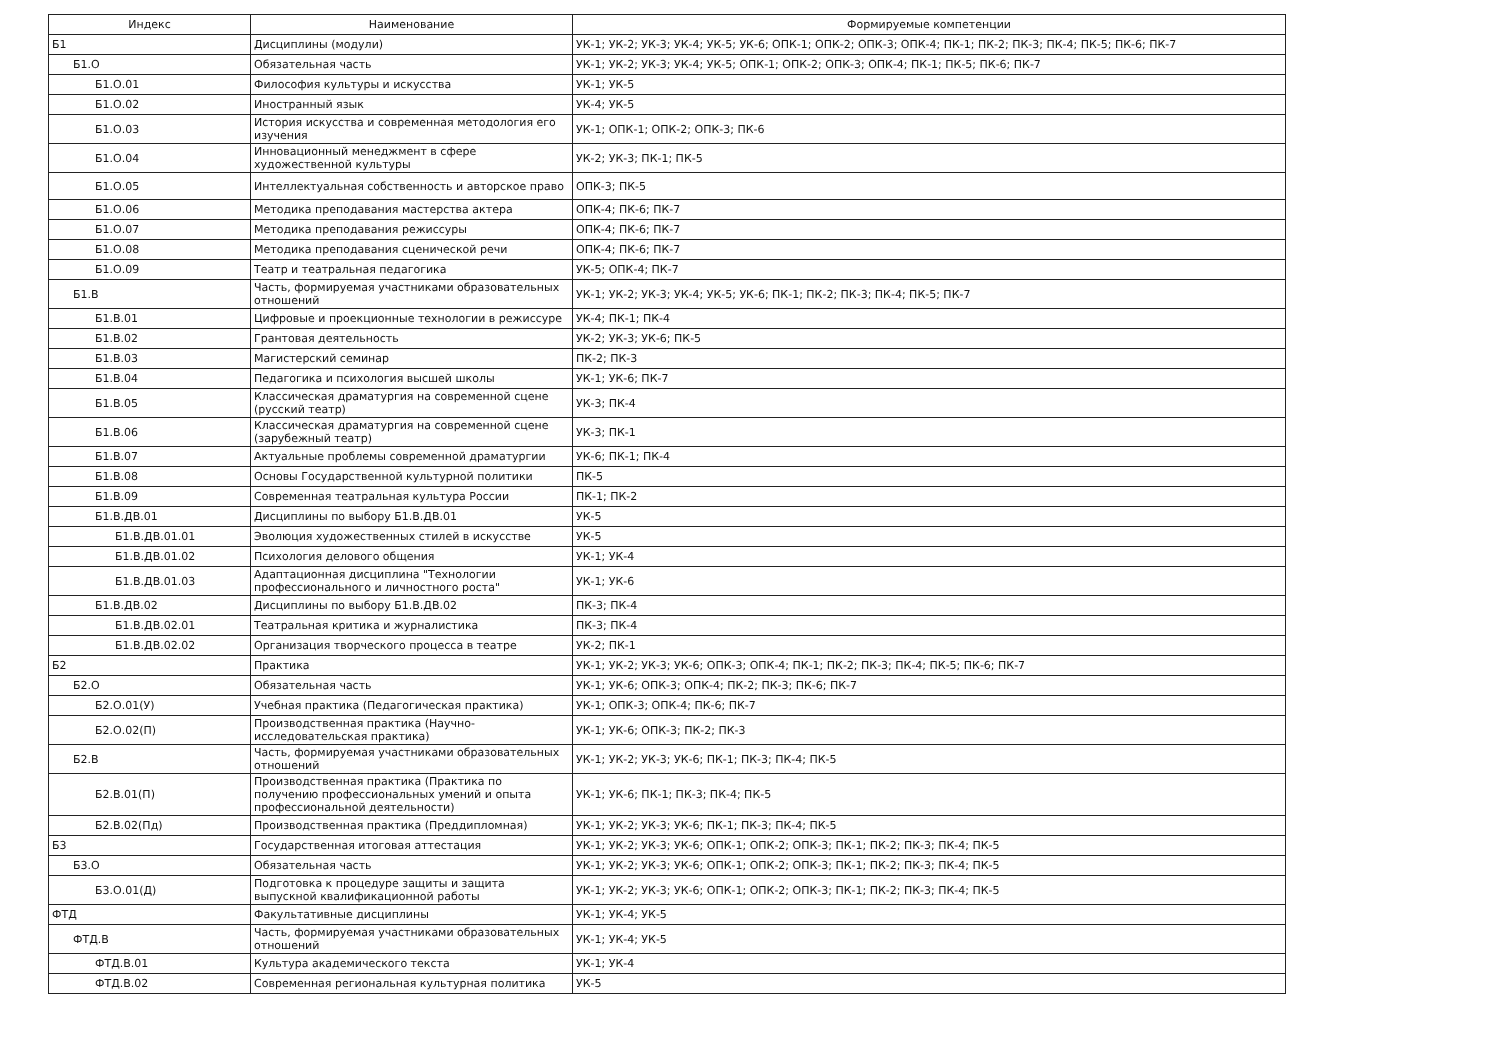| Индекс | Наименование | Формируемые компетенции |
| --- | --- | --- |
| Б1 | Дисциплины (модули) | УК-1; УК-2; УК-3; УК-4; УК-5; УК-6; ОПК-1; ОПК-2; ОПК-3; ОПК-4; ПК-1; ПК-2; ПК-3; ПК-4; ПК-5; ПК-6; ПК-7 |
| Б1.О | Обязательная часть | УК-1; УК-2; УК-3; УК-4; УК-5; ОПК-1; ОПК-2; ОПК-3; ОПК-4; ПК-1; ПК-5; ПК-6; ПК-7 |
| Б1.О.01 | Философия культуры и искусства | УК-1; УК-5 |
| Б1.О.02 | Иностранный язык | УК-4; УК-5 |
| Б1.О.03 | История искусства и современная методология его изучения | УК-1; ОПК-1; ОПК-2; ОПК-3; ПК-6 |
| Б1.О.04 | Инновационный менеджмент в сфере художественной культуры | УК-2; УК-3; ПК-1; ПК-5 |
| Б1.О.05 | Интеллектуальная собственность и авторское право | ОПК-3; ПК-5 |
| Б1.О.06 | Методика преподавания мастерства актера | ОПК-4; ПК-6; ПК-7 |
| Б1.О.07 | Методика преподавания режиссуры | ОПК-4; ПК-6; ПК-7 |
| Б1.О.08 | Методика преподавания сценической речи | ОПК-4; ПК-6; ПК-7 |
| Б1.О.09 | Театр и театральная педагогика | УК-5; ОПК-4; ПК-7 |
| Б1.В | Часть, формируемая участниками образовательных отношений | УК-1; УК-2; УК-3; УК-4; УК-5; УК-6; ПК-1; ПК-2; ПК-3; ПК-4; ПК-5; ПК-7 |
| Б1.В.01 | Цифровые и проекционные технологии в режиссуре | УК-4; ПК-1; ПК-4 |
| Б1.В.02 | Грантовая деятельность | УК-2; УК-3; УК-6; ПК-5 |
| Б1.В.03 | Магистерский семинар | ПК-2; ПК-3 |
| Б1.В.04 | Педагогика и психология высшей школы | УК-1; УК-6; ПК-7 |
| Б1.В.05 | Классическая драматургия на современной сцене (русский театр) | УК-3; ПК-4 |
| Б1.В.06 | Классическая драматургия на современной сцене (зарубежный театр) | УК-3; ПК-1 |
| Б1.В.07 | Актуальные проблемы современной драматургии | УК-6; ПК-1; ПК-4 |
| Б1.В.08 | Основы Государственной культурной политики | ПК-5 |
| Б1.В.09 | Современная театральная культура России | ПК-1; ПК-2 |
| Б1.В.ДВ.01 | Дисциплины по выбору Б1.В.ДВ.01 | УК-5 |
| Б1.В.ДВ.01.01 | Эволюция художественных стилей в искусстве | УК-5 |
| Б1.В.ДВ.01.02 | Психология делового общения | УК-1; УК-4 |
| Б1.В.ДВ.01.03 | Адаптационная дисциплина "Технологии профессионального и личностного роста" | УК-1; УК-6 |
| Б1.В.ДВ.02 | Дисциплины по выбору Б1.В.ДВ.02 | ПК-3; ПК-4 |
| Б1.В.ДВ.02.01 | Театральная критика и журналистика | ПК-3; ПК-4 |
| Б1.В.ДВ.02.02 | Организация творческого процесса в театре | УК-2; ПК-1 |
| Б2 | Практика | УК-1; УК-2; УК-3; УК-6; ОПК-3; ОПК-4; ПК-1; ПК-2; ПК-3; ПК-4; ПК-5; ПК-6; ПК-7 |
| Б2.О | Обязательная часть | УК-1; УК-6; ОПК-3; ОПК-4; ПК-2; ПК-3; ПК-6; ПК-7 |
| Б2.О.01(У) | Учебная практика (Педагогическая практика) | УК-1; ОПК-3; ОПК-4; ПК-6; ПК-7 |
| Б2.О.02(П) | Производственная практика (Научно-исследовательская практика) | УК-1; УК-6; ОПК-3; ПК-2; ПК-3 |
| Б2.В | Часть, формируемая участниками образовательных отношений | УК-1; УК-2; УК-3; УК-6; ПК-1; ПК-3; ПК-4; ПК-5 |
| Б2.В.01(П) | Производственная практика (Практика по получению профессиональных умений и опыта профессиональной деятельности) | УК-1; УК-6; ПК-1; ПК-3; ПК-4; ПК-5 |
| Б2.В.02(Пд) | Производственная практика (Преддипломная) | УК-1; УК-2; УК-3; УК-6; ПК-1; ПК-3; ПК-4; ПК-5 |
| Б3 | Государственная итоговая аттестация | УК-1; УК-2; УК-3; УК-6; ОПК-1; ОПК-2; ОПК-3; ПК-1; ПК-2; ПК-3; ПК-4; ПК-5 |
| Б3.О | Обязательная часть | УК-1; УК-2; УК-3; УК-6; ОПК-1; ОПК-2; ОПК-3; ПК-1; ПК-2; ПК-3; ПК-4; ПК-5 |
| Б3.О.01(Д) | Подготовка к процедуре защиты и защита выпускной квалификационной работы | УК-1; УК-2; УК-3; УК-6; ОПК-1; ОПК-2; ОПК-3; ПК-1; ПК-2; ПК-3; ПК-4; ПК-5 |
| ФТД | Факультативные дисциплины | УК-1; УК-4; УК-5 |
| ФТД.В | Часть, формируемая участниками образовательных отношений | УК-1; УК-4; УК-5 |
| ФТД.В.01 | Культура академического текста | УК-1; УК-4 |
| ФТД.В.02 | Современная региональная культурная политика | УК-5 |